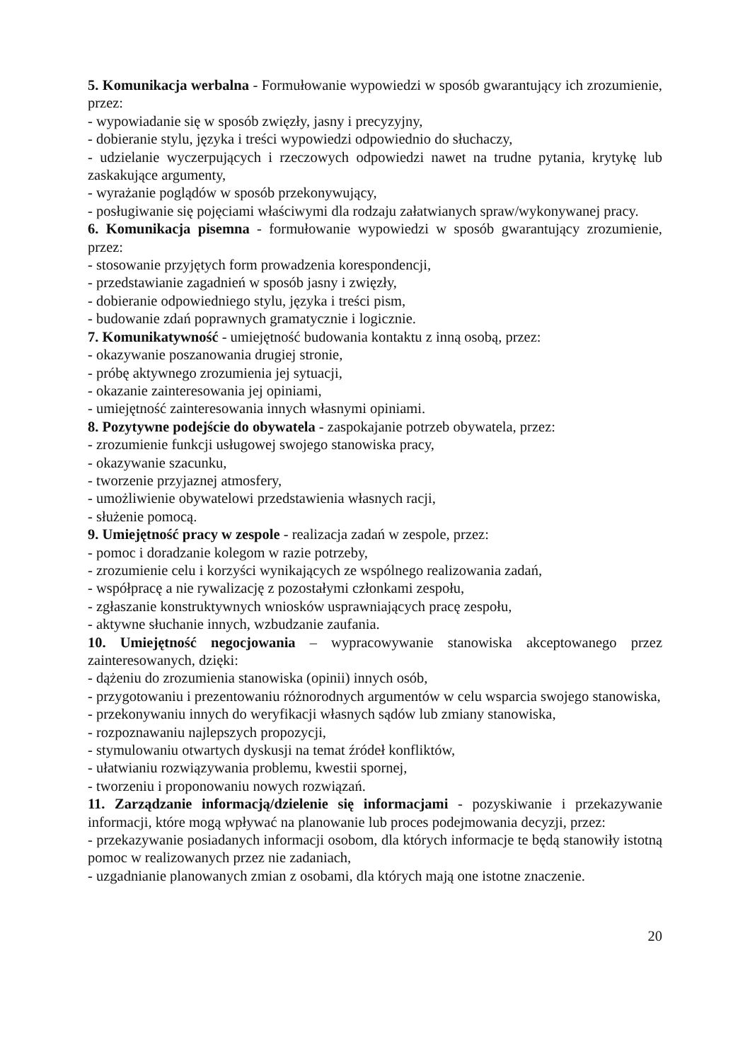5. Komunikacja werbalna - Formułowanie wypowiedzi w sposób gwarantujący ich zrozumienie, przez:
- wypowiadanie się w sposób zwięzły, jasny i precyzyjny,
- dobieranie stylu, języka i treści wypowiedzi odpowiednio do słuchaczy,
- udzielanie wyczerpujących i rzeczowych odpowiedzi nawet na trudne pytania, krytykę lub zaskakujące argumenty,
- wyrażanie poglądów w sposób przekonywujący,
- posługiwanie się pojęciami właściwymi dla rodzaju załatwianych spraw/wykonywanej pracy.
6. Komunikacja pisemna - formułowanie wypowiedzi w sposób gwarantujący zrozumienie, przez:
- stosowanie przyjętych form prowadzenia korespondencji,
- przedstawianie zagadnień w sposób jasny i zwięzły,
- dobieranie odpowiedniego stylu, języka i treści pism,
- budowanie zdań poprawnych gramatycznie i logicznie.
7. Komunikatywność - umiejętność budowania kontaktu z inną osobą, przez:
- okazywanie poszanowania drugiej stronie,
- próbę aktywnego zrozumienia jej sytuacji,
- okazanie zainteresowania jej opiniami,
- umiejętność zainteresowania innych własnymi opiniami.
8. Pozytywne podejście do obywatela - zaspokajanie potrzeb obywatela, przez:
- zrozumienie funkcji usługowej swojego stanowiska pracy,
- okazywanie szacunku,
- tworzenie przyjaznej atmosfery,
- umożliwienie obywatelowi przedstawienia własnych racji,
- służenie pomocą.
9. Umiejętność pracy w zespole - realizacja zadań w zespole, przez:
- pomoc i doradzanie kolegom w razie potrzeby,
- zrozumienie celu i korzyści wynikających ze wspólnego realizowania zadań,
- współpracę a nie rywalizację z pozostałymi członkami zespołu,
- zgłaszanie konstruktywnych wniosków usprawniających pracę zespołu,
- aktywne słuchanie innych, wzbudzanie zaufania.
10. Umiejętność negocjowania – wypracowywanie stanowiska akceptowanego przez zainteresowanych, dzięki:
- dążeniu do zrozumienia stanowiska (opinii) innych osób,
- przygotowaniu i prezentowaniu różnorodnych argumentów w celu wsparcia swojego stanowiska,
- przekonywaniu innych do weryfikacji własnych sądów lub zmiany stanowiska,
- rozpoznawaniu najlepszych propozycji,
- stymulowaniu otwartych dyskusji na temat źródeł konfliktów,
- ułatwianiu rozwiązywania problemu, kwestii spornej,
- tworzeniu i proponowaniu nowych rozwiązań.
11. Zarządzanie informacją/dzielenie się informacjami - pozyskiwanie i przekazywanie informacji, które mogą wpływać na planowanie lub proces podejmowania decyzji, przez:
- przekazywanie posiadanych informacji osobom, dla których informacje te będą stanowiły istotną pomoc w realizowanych przez nie zadaniach,
- uzgadnianie planowanych zmian z osobami, dla których mają one istotne znaczenie.
20